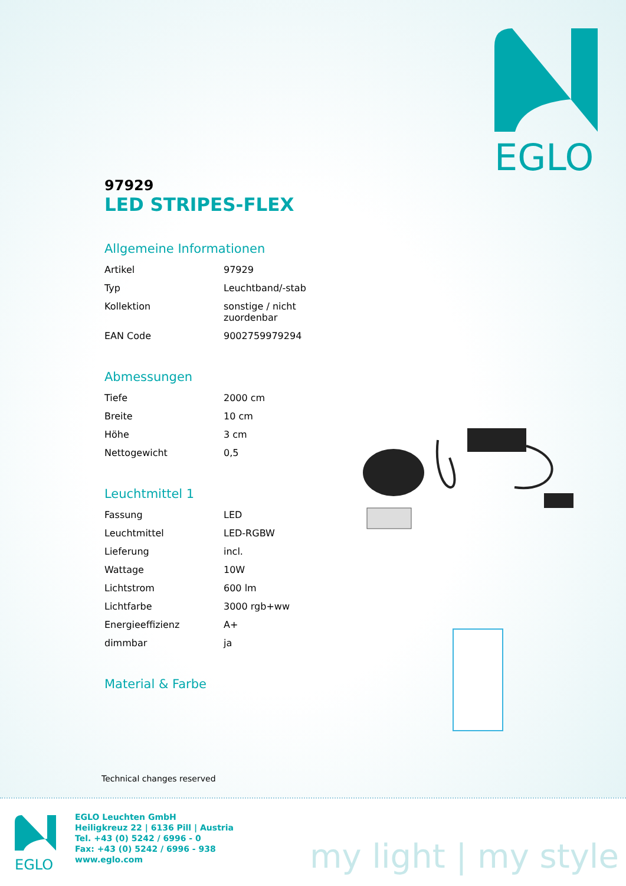EGLO
97929
LED STRIPES-FLEX
Allgemeine Informationen
| Artikel | 97929 |
| Typ | Leuchtband/-stab |
| Kollektion | sonstige / nicht zuordenbar |
| EAN Code | 9002759979294 |
Abmessungen
| Tiefe | 2000 cm |
| Breite | 10 cm |
| Höhe | 3 cm |
| Nettogewicht | 0,5 |
Leuchtmittel 1
| Fassung | LED |
| Leuchtmittel | LED-RGBW |
| Lieferung | incl. |
| Wattage | 10W |
| Lichtstrom | 600 lm |
| Lichtfarbe | 3000 rgb+ww |
| Energieeffizienz | A+ |
| dimmbar | ja |
Material & Farbe
Technical changes reserved
EGLO
EGLO Leuchten GmbH
Heiligkreuz 22 | 6136 Pill | Austria
Tel. +43 (0) 5242 / 6996 - 0
Fax: +43 (0) 5242 / 6996 - 938
www.eglo.com
my light | my style